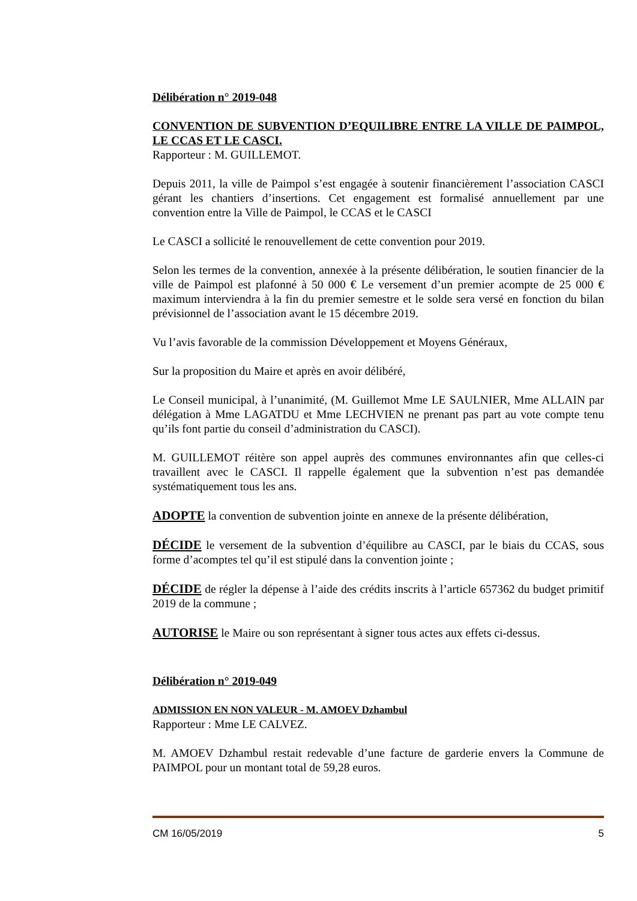Délibération n° 2019-048
CONVENTION DE SUBVENTION D’EQUILIBRE ENTRE LA VILLE DE PAIMPOL, LE CCAS ET LE CASCI.
Rapporteur : M. GUILLEMOT.
Depuis 2011, la ville de Paimpol s’est engagée à soutenir financièrement l’association CASCI gérant les chantiers d’insertions. Cet engagement est formalisé annuellement par une convention entre la Ville de Paimpol, le CCAS et le CASCI
Le CASCI a sollicité le renouvellement de cette convention pour 2019.
Selon les termes de la convention, annexée à la présente délibération, le soutien financier de la ville de Paimpol est plafonné à 50 000 € Le versement d’un premier acompte de 25 000 € maximum interviendra à la fin du premier semestre et le solde sera versé en fonction du bilan prévisionnel de l’association avant le 15 décembre 2019.
Vu l’avis favorable de la commission Développement et Moyens Généraux,
Sur la proposition du Maire et après en avoir délibéré,
Le Conseil municipal, à l’unanimité, (M. Guillemot Mme LE SAULNIER, Mme ALLAIN par délégation à Mme LAGATDU et Mme LECHVIEN ne prenant pas part au vote compte tenu qu’ils font partie du conseil d’administration du CASCI).
M. GUILLEMOT réitère son appel auprès des communes environnantes afin que celles-ci travaillent avec le CASCI. Il rappelle également que la subvention n’est pas demandée systématiquement tous les ans.
ADOPTE la convention de subvention jointe en annexe de la présente délibération,
DÉCIDE le versement de la subvention d’équilibre au CASCI, par le biais du CCAS, sous forme d’acomptes tel qu’il est stipulé dans la convention jointe ;
DÉCIDE de régler la dépense à l’aide des crédits inscrits à l’article 657362 du budget primitif 2019 de la commune ;
AUTORISE le Maire ou son représentant à signer tous actes aux effets ci-dessus.
Délibération n° 2019-049
ADMISSION EN NON VALEUR - M. AMOEV Dzhambul
Rapporteur : Mme LE CALVEZ.
M. AMOEV Dzhambul restait redevable d’une facture de garderie envers la Commune de PAIMPOL pour un montant total de 59,28 euros.
CM 16/05/2019 5